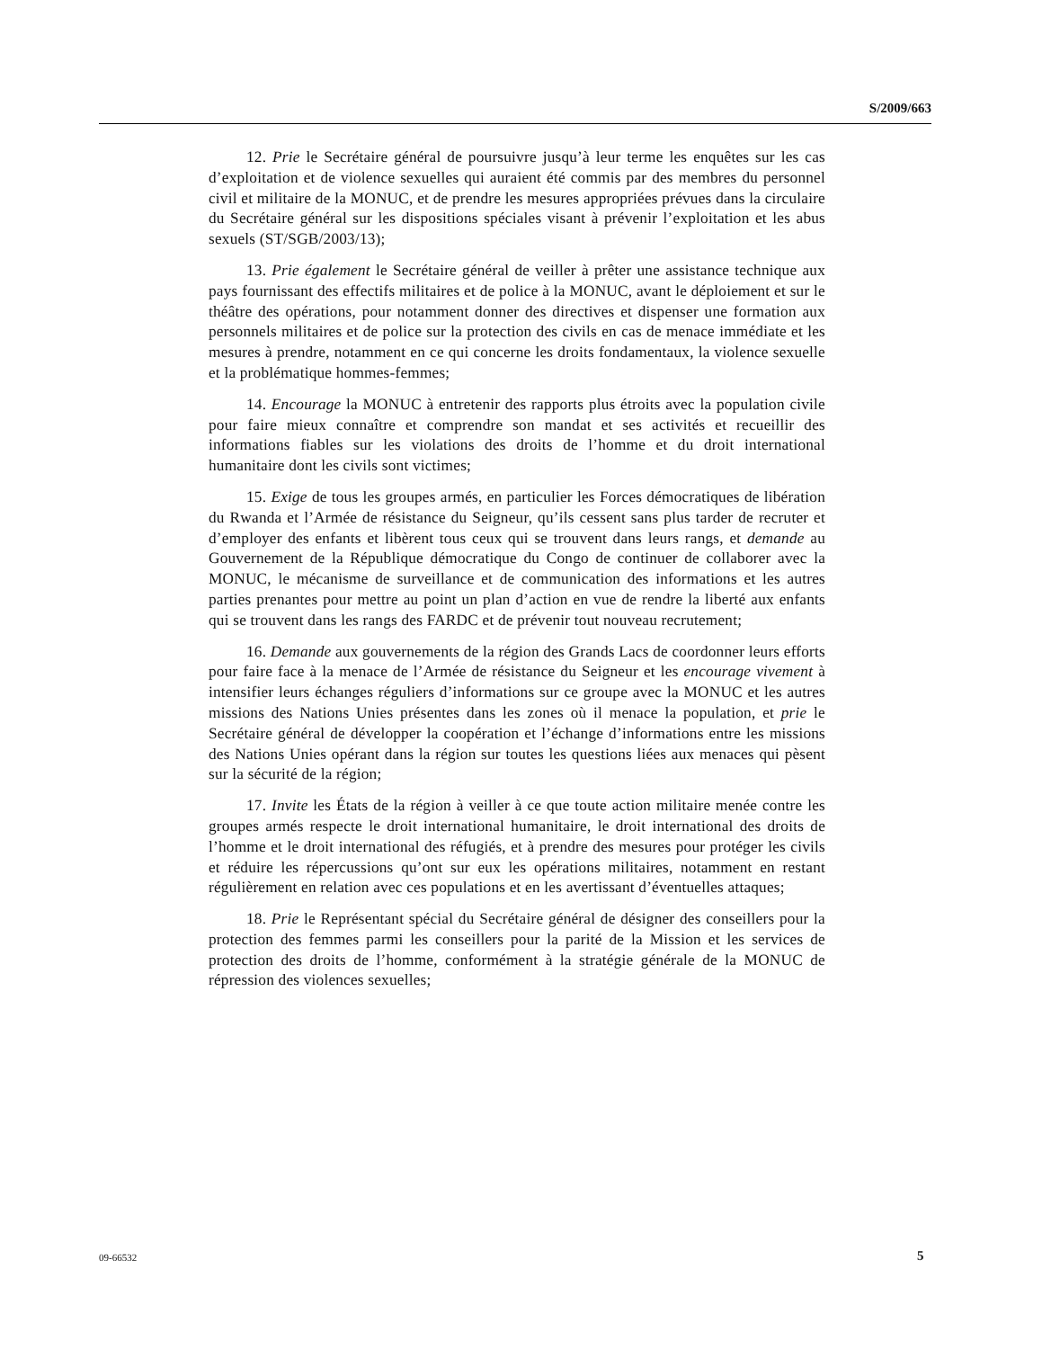S/2009/663
12. Prie le Secrétaire général de poursuivre jusqu’à leur terme les enquêtes sur les cas d’exploitation et de violence sexuelles qui auraient été commis par des membres du personnel civil et militaire de la MONUC, et de prendre les mesures appropriées prévues dans la circulaire du Secrétaire général sur les dispositions spéciales visant à prévenir l’exploitation et les abus sexuels (ST/SGB/2003/13);
13. Prie également le Secrétaire général de veiller à prêter une assistance technique aux pays fournissant des effectifs militaires et de police à la MONUC, avant le déploiement et sur le théâtre des opérations, pour notamment donner des directives et dispenser une formation aux personnels militaires et de police sur la protection des civils en cas de menace immédiate et les mesures à prendre, notamment en ce qui concerne les droits fondamentaux, la violence sexuelle et la problématique hommes-femmes;
14. Encourage la MONUC à entretenir des rapports plus étroits avec la population civile pour faire mieux connaître et comprendre son mandat et ses activités et recueillir des informations fiables sur les violations des droits de l’homme et du droit international humanitaire dont les civils sont victimes;
15. Exige de tous les groupes armés, en particulier les Forces démocratiques de libération du Rwanda et l’Armée de résistance du Seigneur, qu’ils cessent sans plus tarder de recruter et d’employer des enfants et libèrent tous ceux qui se trouvent dans leurs rangs, et demande au Gouvernement de la République démocratique du Congo de continuer de collaborer avec la MONUC, le mécanisme de surveillance et de communication des informations et les autres parties prenantes pour mettre au point un plan d’action en vue de rendre la liberté aux enfants qui se trouvent dans les rangs des FARDC et de prévenir tout nouveau recrutement;
16. Demande aux gouvernements de la région des Grands Lacs de coordonner leurs efforts pour faire face à la menace de l’Armée de résistance du Seigneur et les encourage vivement à intensifier leurs échanges réguliers d’informations sur ce groupe avec la MONUC et les autres missions des Nations Unies présentes dans les zones où il menace la population, et prie le Secrétaire général de développer la coopération et l’échange d’informations entre les missions des Nations Unies opérant dans la région sur toutes les questions liées aux menaces qui pèsent sur la sécurité de la région;
17. Invite les États de la région à veiller à ce que toute action militaire menée contre les groupes armés respecte le droit international humanitaire, le droit international des droits de l’homme et le droit international des réfugiés, et à prendre des mesures pour protéger les civils et réduire les répercussions qu’ont sur eux les opérations militaires, notamment en restant régulièrement en relation avec ces populations et en les avertissant d’éventuelles attaques;
18. Prie le Représentant spécial du Secrétaire général de désigner des conseillers pour la protection des femmes parmi les conseillers pour la parité de la Mission et les services de protection des droits de l’homme, conformément à la stratégie générale de la MONUC de répression des violences sexuelles;
09-66532 5